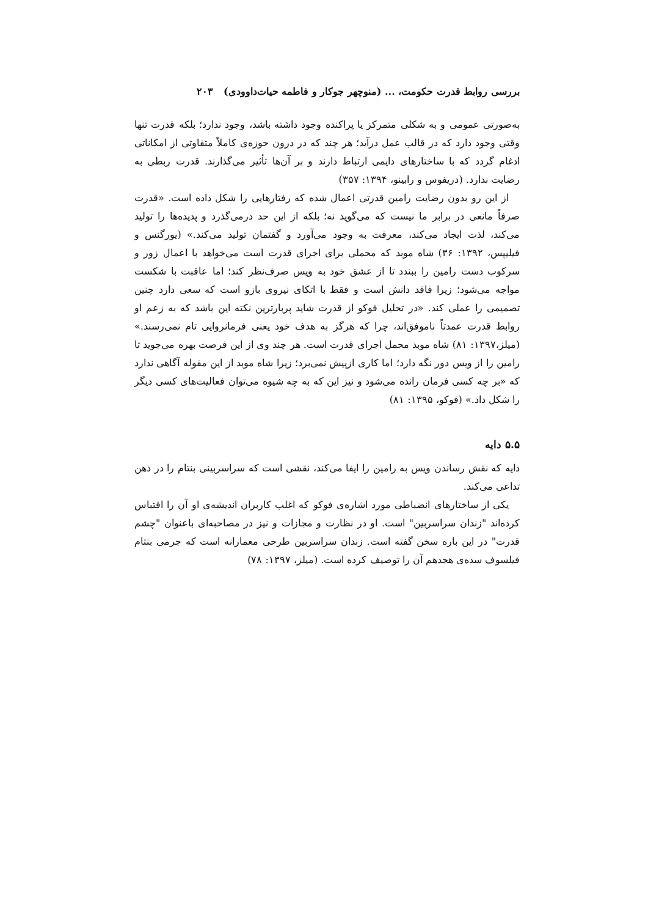بررسی روابط قدرت حکومت، ... (منوچهر جوکار و فاطمه حیات‌داوودی) ۲۰۳
به‌صورتی عمومی و به شکلی متمرکز یا پراکنده وجود داشته باشد، وجود ندارد؛ بلکه قدرت تنها وقتی وجود دارد که در قالب عمل درآید؛ هر چند که در درون حوزه‌ی کاملاً متفاوتی از امکاناتی ادغام گردد که با ساختارهای دایمی ارتباط دارند و بر آن‌ها تأثیر می‌گذارند. قدرت ربطی به رضایت ندارد. (دریفوس و رابینو، ۱۳۹۴: ۳۵۷)
از این رو بدون رضایت رامین قدرتی اعمال شده که رفتارهایی را شکل داده است. «قدرت صرفاً مانعی در برابر ما نیست که می‌گوید نه؛ بلکه از این حد درمی‌گذرد و پدیده‌ها را تولید می‌کند، لذت ایجاد می‌کند، معرفت به وجود می‌آورد و گفتمان تولید می‌کند.» (یورگنس و فیلیپس، ۱۳۹۲: ۳۶) شاه موبد که محملی برای اجرای قدرت است می‌خواهد با اعمال زور و سرکوب دست رامین را ببندد تا از عشق خود به ویس صرف‌نظر کند؛ اما عاقبت با شکست مواجه می‌شود؛ زیرا فاقد دانش است و فقط با اتکای نیروی بازو است که سعی دارد چنین تصمیمی را عملی کند. «در تحلیل فوکو از قدرت شاید پربارترین نکته این باشد که به زعم او روابط قدرت عمدتاً ناموفق‌اند، چرا که هرگز به هدف خود یعنی فرمانروایی تام نمی‌رسند.» (میلز،۱۳۹۷: ۸۱) شاه موبد محمل اجرای قدرت است. هر چند وی از این فرصت بهره می‌جوید تا رامین را از ویس دور نگه دارد؛ اما کاری ازپیش نمی‌برد؛ زیرا شاه موبد از این مقوله آگاهی ندارد که «بر چه کسی فرمان رانده می‌شود و نیز این که به چه شیوه می‌توان فعالیت‌های کسی دیگر را شکل داد.» (فوکو، ۱۳۹۵: ۸۱)
۵.۵ دایه
دایه که نقش رساندن ویس به رامین را ایفا می‌کند، نقشی است که سراسربینی بنتام را در ذهن تداعی می‌کند.
یکی از ساختارهای انضباطی مورد اشاره‌ی فوکو که اغلب کاربران اندیشه‌ی او آن را اقتباس کرده‌اند "زندان سراسربین" است. او در نظارت و مجازات و نیز در مصاحبه‌ای باعنوان "چشم قدرت" در این باره سخن گفته است. زندان سراسربین طرحی معمارانه است که جرمی بنتام فیلسوف سده‌ی هجدهم آن را توصیف کرده است. (میلز، ۱۳۹۷: ۷۸)